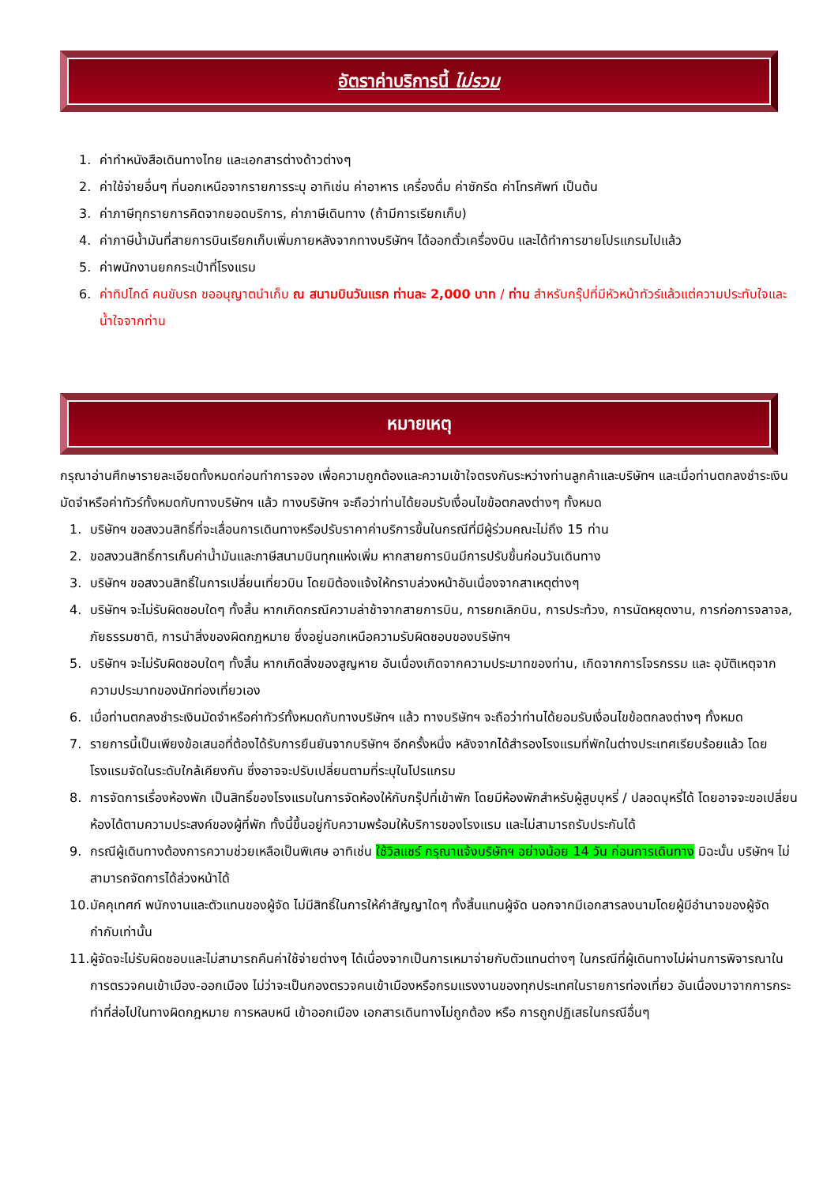อัตราค่าบริการนี้ ไม่รวม
1. ค่าทำหนังสือเดินทางไทย และเอกสารต่างด้าวต่างๆ
2. ค่าใช้จ่ายอื่นๆ ที่นอกเหนือจากรายการระบุ อาทิเช่น ค่าอาหาร เครื่องดื่ม ค่าซักรีด ค่าโทรศัพท์ เป็นต้น
3. ค่าภาษีทุกรายการคิดจากยอดบริการ, ค่าภาษีเดินทาง (ถ้ามีการเรียกเก็บ)
4. ค่าภาษีน้ำมันที่สายการบินเรียกเก็บเพิ่มภายหลังจากทางบริษัทฯ ได้ออกตั๋วเครื่องบิน และได้ทำการขายโปรแกรมไปแล้ว
5. ค่าพนักงานยกกระเป๋าที่โรงแรม
6. ค่าทิปไกด์ คนขับรถ ขออนุญาตนำเก็บ ณ สนามบินวันแรก ท่านละ 2,000 บาท / ท่าน สำหรับกรุ๊ปที่มีหัวหน้าทัวร์แล้วแต่ความประทับใจและน้ำใจจากท่าน
หมายเหตุ
กรุณาอ่านศึกษารายละเอียดทั้งหมดก่อนทำการจอง เพื่อความถูกต้องและความเข้าใจตรงกันระหว่างท่านลูกค้าและบริษัทฯ และเมื่อท่านตกลงชำระเงินมัดจำหรือค่าทัวร์ทั้งหมดกับทางบริษัทฯ แล้ว ทางบริษัทฯ จะถือว่าท่านได้ยอมรับเงื่อนไขข้อตกลงต่างๆ ทั้งหมด
1. บริษัทฯ ขอสงวนสิทธิ์ที่จะเลื่อนการเดินทางหรือปรับราคาค่าบริการขึ้นในกรณีที่มีผู้ร่วมคณะไม่ถึง 15 ท่าน
2. ขอสงวนสิทธิ์การเก็บค่าน้ำมันและภาษีสนามบินทุกแห่งเพิ่ม หากสายการบินมีการปรับขึ้นก่อนวันเดินทาง
3. บริษัทฯ ขอสงวนสิทธิ์ในการเปลี่ยนเที่ยวบิน โดยมิต้องแจ้งให้ทราบล่วงหน้าอันเนื่องจากสาเหตุต่างๆ
4. บริษัทฯ จะไม่รับผิดชอบใดๆ ทั้งสิ้น หากเกิดกรณีความล่าช้าจากสายการบิน, การยกเลิกบิน, การประท้วง, การนัดหยุดงาน, การก่อการจลาจล, ภัยธรรมชาติ, การนำสิ่งของผิดกฎหมาย ซึ่งอยู่นอกเหนือความรับผิดชอบของบริษัทฯ
5. บริษัทฯ จะไม่รับผิดชอบใดๆ ทั้งสิ้น หากเกิดสิ่งของสูญหาย อันเนื่องเกิดจากความประมาทของท่าน, เกิดจากการโจรกรรม และ อุบัติเหตุจากความประมาทของนักท่องเที่ยวเอง
6. เมื่อท่านตกลงชำระเงินมัดจำหรือค่าทัวร์ทั้งหมดกับทางบริษัทฯ แล้ว ทางบริษัทฯ จะถือว่าท่านได้ยอมรับเงื่อนไขข้อตกลงต่างๆ ทั้งหมด
7. รายการนี้เป็นเพียงข้อเสนอที่ต้องได้รับการยืนยันจากบริษัทฯ อีกครั้งหนึ่ง หลังจากได้สำรองโรงแรมที่พักในต่างประเทศเรียบร้อยแล้ว โดยโรงแรมจัดในระดับใกล้เคียงกัน ซึ่งอาจจะปรับเปลี่ยนตามที่ระบุในโปรแกรม
8. การจัดการเรื่องห้องพัก เป็นสิทธิ์ของโรงแรมในการจัดห้องให้กับกรุ๊ปที่เข้าพัก โดยมีห้องพักสำหรับผู้สูบบุหรี่ / ปลอดบุหรี่ได้ โดยอาจจะขอเปลี่ยนห้องได้ตามความประสงค์ของผู้ที่พัก ทั้งนี้ขึ้นอยู่กับความพร้อมให้บริการของโรงแรม และไม่สามารถรับประกันได้
9. กรณีผู้เดินทางต้องการความช่วยเหลือเป็นพิเศษ อาทิเช่น ใช้วิลแชร์ กรุณาแจ้งบริษัทฯ อย่างน้อย 14 วัน ก่อนการเดินทาง มิฉะนั้น บริษัทฯ ไม่สามารถจัดการได้ล่วงหน้าได้
10. มัคคุเทศก์ พนักงานและตัวแทนของผู้จัด ไม่มีสิทธิ์ในการให้คำสัญญาใดๆ ทั้งสิ้นแทนผู้จัด นอกจากมีเอกสารลงนามโดยผู้มีอำนาจของผู้จัดกำกับเท่านั้น
11. ผู้จัดจะไม่รับผิดชอบและไม่สามารถคืนค่าใช้จ่ายต่างๆ ได้เนื่องจากเป็นการเหมาจ่ายกับตัวแทนต่างๆ ในกรณีที่ผู้เดินทางไม่ผ่านการพิจารณาในการตรวจคนเข้าเมือง-ออกเมือง ไม่ว่าจะเป็นกองตรวจคนเข้าเมืองหรือกรมแรงงานของทุกประเทศในรายการท่องเที่ยว อันเนื่องมาจากการกระทำที่ส่อไปในทางผิดกฎหมาย การหลบหนี เข้าออกเมือง เอกสารเดินทางไม่ถูกต้อง หรือ การถูกปฏิเสธในกรณีอื่นๆ